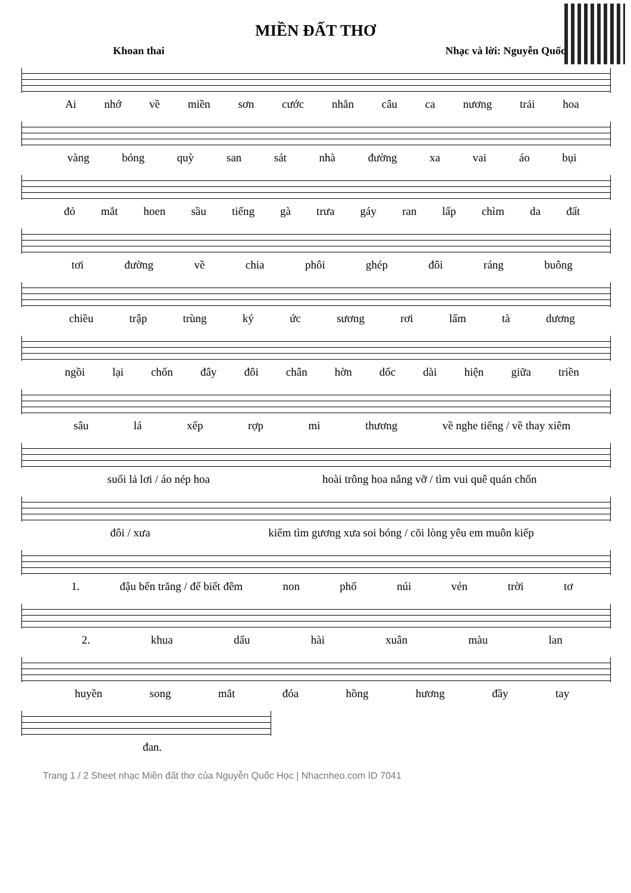MIỀN ĐẤT THƠ
Khoan thai Nhạc và lời: Nguyễn Quốc
Ai nhớ về miền sơn cước nhắn câu ca nương trải hoa
vàng bóng quỳ san sát nhà đường xa vai áo bụi
đỏ mắt hoen sầu tiếng gà trưa gáy ran lấp chìm da đất
tơi đường về chia phôi ghép đôi ráng buông
chiều trập trùng ký ức sương rơi lấm tà dương
ngồi lại chốn đây đôi chân hờn dốc dài hiện giữa triền
sâu lá xếp rợp mi thương về nghe tiếng / về thay xiêm
suối lả lơi / áo nép hoa hoài trông hoa nắng vỡ / tìm vui quê quán chốn
đôi / xưa kiếm tìm gương xưa soi bóng / cõi lòng yêu em muôn kiếp
1. đậu bến trăng / để biết đêm non phố núi vén trời tơ
2. khua dấu hài xuân màu lan
huyền song mắt đóa hồng hương đầy tay
đan.
Trang 1 / 2 Sheet nhạc Miền đất thơ của Nguyễn Quốc Học | Nhacnheo.com ID 7041